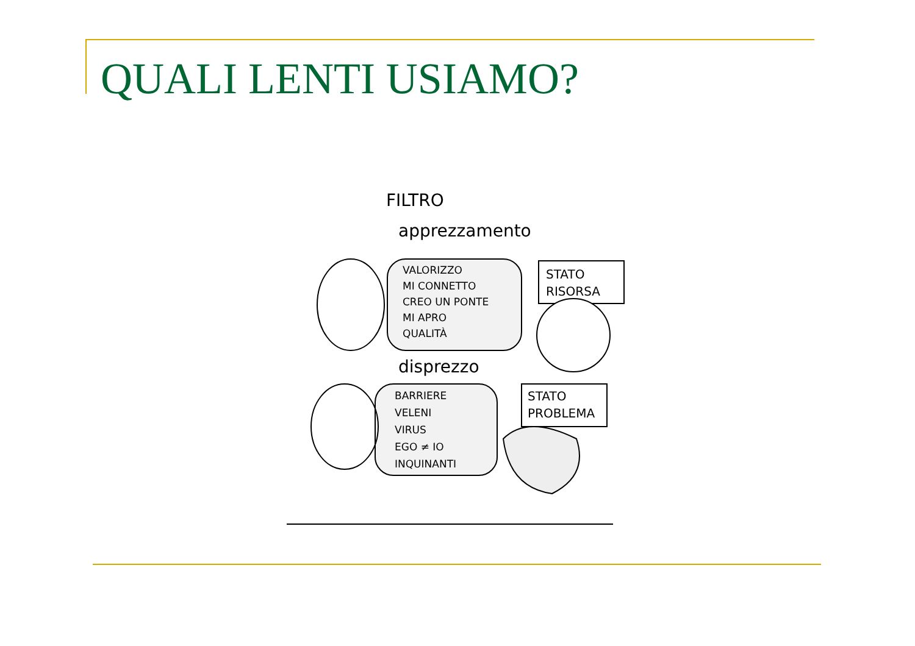QUALI LENTI USIAMO?
FILTRO
apprezzamento
VALORIZZO
MI CONNETTO
CREO UN PONTE
MI APRO
QUALITÀ
STATO
RISORSA
disprezzo
BARRIERE
VELENI
VIRUS
EGO ≠ IO
INQUINANTI
STATO
PROBLEMA